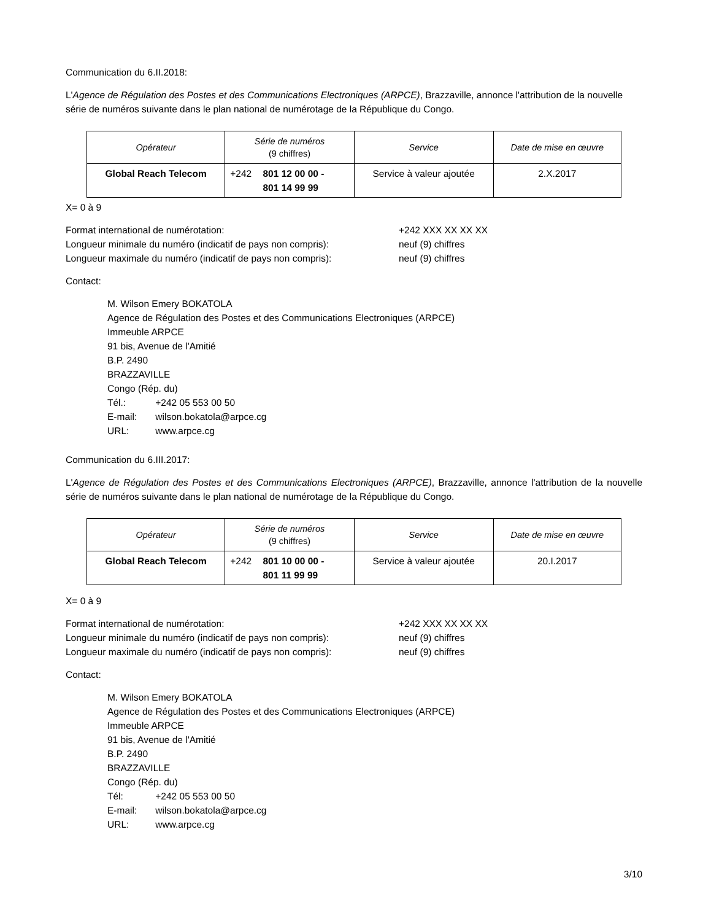Communication du 6.II.2018:
L'Agence de Régulation des Postes et des Communications Electroniques (ARPCE), Brazzaville, annonce l'attribution de la nouvelle série de numéros suivante dans le plan national de numérotage de la République du Congo.
| Opérateur | Série de numéros (9 chiffres) | Service | Date de mise en œuvre |
| --- | --- | --- | --- |
| Global Reach Telecom | +242 801 12 00 00 - 801 14 99 99 | Service à valeur ajoutée | 2.X.2017 |
X= 0 à 9
Format international de numérotation: +242 XXX XX XX XX
Longueur minimale du numéro (indicatif de pays non compris): neuf (9) chiffres
Longueur maximale du numéro (indicatif de pays non compris): neuf (9) chiffres
Contact:
M. Wilson Emery BOKATOLA
Agence de Régulation des Postes et des Communications Electroniques (ARPCE)
Immeuble ARPCE
91 bis, Avenue de l'Amitié
B.P. 2490
BRAZZAVILLE
Congo (Rép. du)
Tél.: +242 05 553 00 50
E-mail: wilson.bokatola@arpce.cg
URL: www.arpce.cg
Communication du 6.III.2017:
L'Agence de Régulation des Postes et des Communications Electroniques (ARPCE), Brazzaville, annonce l'attribution de la nouvelle série de numéros suivante dans le plan national de numérotage de la République du Congo.
| Opérateur | Série de numéros (9 chiffres) | Service | Date de mise en œuvre |
| --- | --- | --- | --- |
| Global Reach Telecom | +242 801 10 00 00 - 801 11 99 99 | Service à valeur ajoutée | 20.I.2017 |
X= 0 à 9
Format international de numérotation: +242 XXX XX XX XX
Longueur minimale du numéro (indicatif de pays non compris): neuf (9) chiffres
Longueur maximale du numéro (indicatif de pays non compris): neuf (9) chiffres
Contact:
M. Wilson Emery BOKATOLA
Agence de Régulation des Postes et des Communications Electroniques (ARPCE)
Immeuble ARPCE
91 bis, Avenue de l'Amitié
B.P. 2490
BRAZZAVILLE
Congo (Rép. du)
Tél: +242 05 553 00 50
E-mail: wilson.bokatola@arpce.cg
URL: www.arpce.cg
3/10